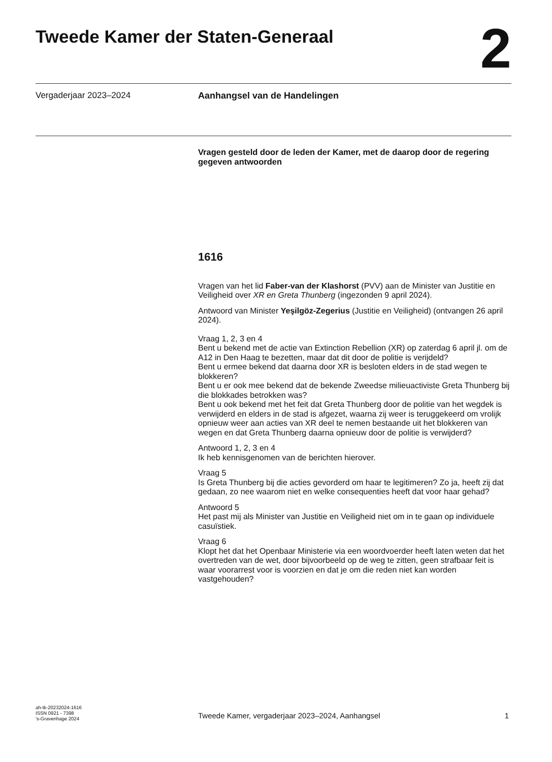Tweede Kamer der Staten-Generaal
2
Vergaderjaar 2023–2024 Aanhangsel van de Handelingen
Vragen gesteld door de leden der Kamer, met de daarop door de regering gegeven antwoorden
1616
Vragen van het lid Faber-van der Klashorst (PVV) aan de Minister van Justitie en Veiligheid over XR en Greta Thunberg (ingezonden 9 april 2024).
Antwoord van Minister Yeşilgöz-Zegerius (Justitie en Veiligheid) (ontvangen 26 april 2024).
Vraag 1, 2, 3 en 4
Bent u bekend met de actie van Extinction Rebellion (XR) op zaterdag 6 april jl. om de A12 in Den Haag te bezetten, maar dat dit door de politie is verijdeld?
Bent u ermee bekend dat daarna door XR is besloten elders in de stad wegen te blokkeren?
Bent u er ook mee bekend dat de bekende Zweedse milieuactiviste Greta Thunberg bij die blokkades betrokken was?
Bent u ook bekend met het feit dat Greta Thunberg door de politie van het wegdek is verwijderd en elders in de stad is afgezet, waarna zij weer is teruggekeerd om vrolijk opnieuw weer aan acties van XR deel te nemen bestaande uit het blokkeren van wegen en dat Greta Thunberg daarna opnieuw door de politie is verwijderd?
Antwoord 1, 2, 3 en 4
Ik heb kennisgenomen van de berichten hierover.
Vraag 5
Is Greta Thunberg bij die acties gevorderd om haar te legitimeren? Zo ja, heeft zij dat gedaan, zo nee waarom niet en welke consequenties heeft dat voor haar gehad?
Antwoord 5
Het past mij als Minister van Justitie en Veiligheid niet om in te gaan op individuele casuïstiek.
Vraag 6
Klopt het dat het Openbaar Ministerie via een woordvoerder heeft laten weten dat het overtreden van de wet, door bijvoorbeeld op de weg te zitten, geen strafbaar feit is waar voorarrest voor is voorzien en dat je om die reden niet kan worden vastgehouden?
ah-tk-20232024-1616
ISSN 0921 - 7398
’s-Gravenhage 2024
Tweede Kamer, vergaderjaar 2023–2024, Aanhangsel
1